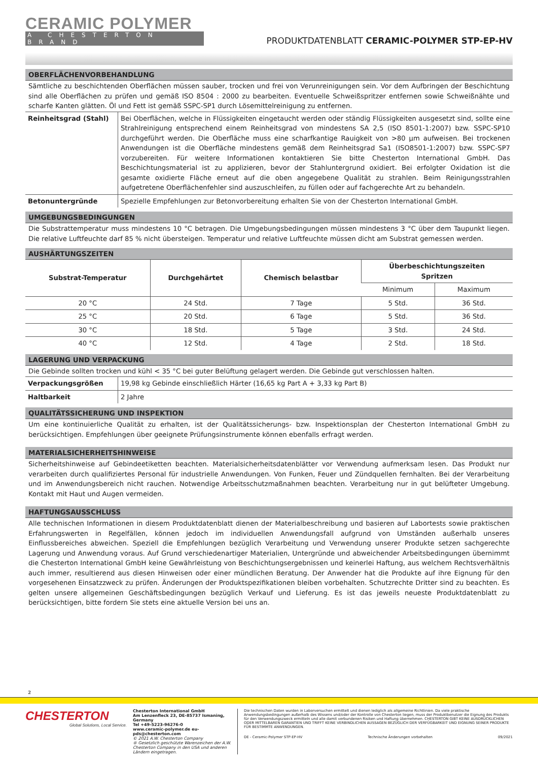CERAMIC POLYMER
A CHESTERTON BRAND
PRODUKTDATENBLATT CERAMIC-POLYMER STP-EP-HV
OBERFLÄCHENVORBEHANDLUNG
Sämtliche zu beschichtenden Oberflächen müssen sauber, trocken und frei von Verunreinigungen sein. Vor dem Aufbringen der Beschichtung sind alle Oberflächen zu prüfen und gemäß ISO 8504 : 2000 zu bearbeiten. Eventuelle Schweißspritzer entfernen sowie Schweißnähte und scharfe Kanten glätten. Öl und Fett ist gemäß SSPC-SP1 durch Lösemittelreinigung zu entfernen.
| Reinheitsgrad (Stahl) | Bei Oberflächen, welche in Flüssigkeiten eingetaucht werden oder ständig Flüssigkeiten ausgesetzt sind, sollte eine Strahlreinigung entsprechend einem Reinheitsgrad von mindestens SA 2,5 (ISO 8501-1:2007) bzw. SSPC-SP10 durchgeführt werden. Die Oberfläche muss eine scharfkantige Rauigkeit von >80 µm aufweisen. Bei trockenen Anwendungen ist die Oberfläche mindestens gemäß dem Reinheitsgrad Sa1 (ISO8501-1:2007) bzw. SSPC-SP7 vorzubereiten. Für weitere Informationen kontaktieren Sie bitte Chesterton International GmbH. Das Beschichtungsmaterial ist zu applizieren, bevor der Stahluntergrund oxidiert. Bei erfolgter Oxidation ist die gesamte oxidierte Fläche erneut auf die oben angegebene Qualität zu strahlen. Beim Reinigungsstrahlen aufgetretene Oberflächenfehler sind auszuschleifen, zu füllen oder auf fachgerechte Art zu behandeln. |
| Betonuntergründe | Spezielle Empfehlungen zur Betonvorbereitung erhalten Sie von der Chesterton International GmbH. |
UMGEBUNGSBEDINGUNGEN
Die Substrattemperatur muss mindestens 10 °C betragen. Die Umgebungsbedingungen müssen mindestens 3 °C über dem Taupunkt liegen. Die relative Luftfeuchte darf 85 % nicht übersteigen. Temperatur und relative Luftfeuchte müssen dicht am Substrat gemessen werden.
AUSHÄRTUNGSZEITEN
| Substrat-Temperatur | Durchgehärtet | Chemisch belastbar | Überbeschichtungszeiten Spritzen | |
| --- | --- | --- | --- | --- |
| | | | Minimum | Maximum |
| 20 °C | 24 Std. | 7 Tage | 5 Std. | 36 Std. |
| 25 °C | 20 Std. | 6 Tage | 5 Std. | 36 Std. |
| 30 °C | 18 Std. | 5 Tage | 3 Std. | 24 Std. |
| 40 °C | 12 Std. | 4 Tage | 2 Std. | 18 Std. |
LAGERUNG UND VERPACKUNG
Die Gebinde sollten trocken und kühl < 35 °C bei guter Belüftung gelagert werden. Die Gebinde gut verschlossen halten.
| Verpackungsgrößen | 19,98 kg Gebinde einschließlich Härter (16,65 kg Part A + 3,33 kg Part B) |
| Haltbarkeit | 2 Jahre |
QUALITÄTSSICHERUNG UND INSPEKTION
Um eine kontinuierliche Qualität zu erhalten, ist der Qualitätssicherungs- bzw. Inspektionsplan der Chesterton International GmbH zu berücksichtigen. Empfehlungen über geeignete Prüfungsinstrumente können ebenfalls erfragt werden.
MATERIALSICHERHEITSHINWEISE
Sicherheitshinweise auf Gebindeetiketten beachten. Materialsicherheitsdatenblätter vor Verwendung aufmerksam lesen. Das Produkt nur verarbeiten durch qualifiziertes Personal für industrielle Anwendungen. Von Funken, Feuer und Zündquellen fernhalten. Bei der Verarbeitung und im Anwendungsbereich nicht rauchen. Notwendige Arbeitsschutzmaßnahmen beachten. Verarbeitung nur in gut belüfteter Umgebung. Kontakt mit Haut und Augen vermeiden.
HAFTUNGSAUSSCHLUSS
Alle technischen Informationen in diesem Produktdatenblatt dienen der Materialbeschreibung und basieren auf Labortests sowie praktischen Erfahrungswerten in Regelfällen, können jedoch im individuellen Anwendungsfall aufgrund von Umständen außerhalb unseres Einflussbereiches abweichen. Speziell die Empfehlungen bezüglich Verarbeitung und Verwendung unserer Produkte setzen sachgerechte Lagerung und Anwendung voraus. Auf Grund verschiedenartiger Materialien, Untergründe und abweichender Arbeitsbedingungen übernimmt die Chesterton International GmbH keine Gewährleistung von Beschichtungsergebnissen und keinerlei Haftung, aus welchem Rechtsverhältnis auch immer, resultierend aus diesen Hinweisen oder einer mündlichen Beratung. Der Anwender hat die Produkte auf ihre Eignung für den vorgesehenen Einsatzzweck zu prüfen. Änderungen der Produktspezifikationen bleiben vorbehalten. Schutzrechte Dritter sind zu beachten. Es gelten unsere allgemeinen Geschäftsbedingungen bezüglich Verkauf und Lieferung. Es ist das jeweils neueste Produktdatenblatt zu berücksichtigen, bitte fordern Sie stets eine aktuelle Version bei uns an.
2
CHESTERTON
Global Solutions, Local Service.
Chesterton International GmbH
Am Lenzenfleck 23, DE-85737 Ismaning, Germany
Tel +49-5223-96276-0
www.ceramic-polymer.de eu-pds@chesterton.com
© 2021 A.W. Chesterton Company
® Gesetzlich geschützte Warenzeichen der A.W. Chesterton Company in den USA und anderen Ländern eingetragen.
Die technischen Daten wurden in Laborversuchen ermittelt und dienen lediglich als allgemeine Richtlinien. Da viele praktische Anwendungsbedingungen außerhalb des Wissens und/oder der Kontrolle von Chesterton liegen, muss der Produktbenutzer die Eignung des Produkts für den Verwendungszweck ermitteln und alle damit verbundenen Risiken und Haftung übernehmen. CHESTERTON GIBT KEINE AUSDRÜCKLICHEN ODER MITTELBAREN GARANTIEN UND TRIFFT KEINE VERBINDLICHEN AUSSAGEN BEZÜGLICH DER VERFÜGBARKEIT UND EIGNUNG SEINER PRODUKTE FÜR BESTIMMTE ANWENDUNGEN.
DE - Ceramic-Polymer STP-EP-HV Technische Änderungen vorbehalten 09/2021